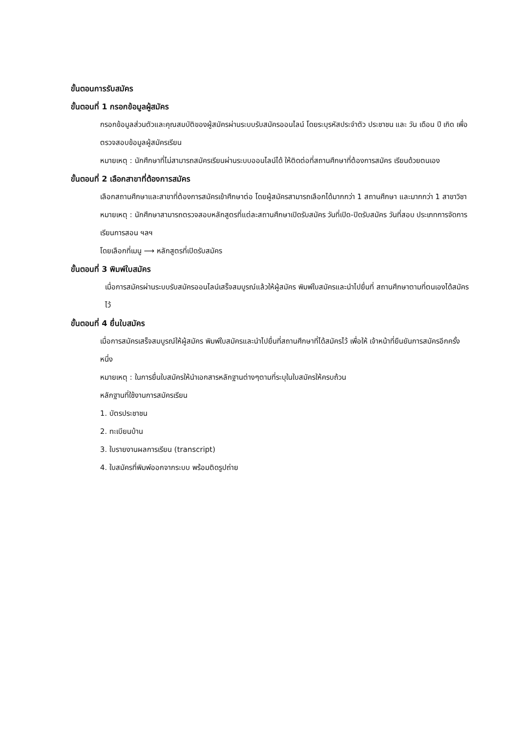ขั้นตอนการรับสมัคร
ขั้นตอนที่ 1 กรอกข้อมูลผู้สมัคร
กรอกข้อมูลส่วนตัวและคุณสมบัติของผู้สมัครผ่านระบบรับสมัครออนไลน์ โดยระบุรหัสประจำตัว ประชาชน และ วัน เดือน ปี เกิด เพื่อตรวจสอบข้อมูลผู้สมัครเรียน
หมายเหตุ : นักศึกษาที่ไม่สามารถสมัครเรียนผ่านระบบออนไลน์ได้ ให้ติดต่อที่สถานศึกษาที่ต้องการสมัคร เรียนด้วยตนเอง
ขั้นตอนที่ 2 เลือกสาขาที่ต้องการสมัคร
เลือกสถานศึกษาและสาขาที่ต้องการสมัครเข้าศึกษาต่อ โดยผู้สมัครสามารถเลือกได้มากกว่า 1 สถานศึกษา และมากกว่า 1 สาขาวิชา
หมายเหตุ : นักศึกษาสามารถตรวจสอบหลักสูตรที่แต่ละสถานศึกษาเปิดรับสมัคร วันที่เปิด-ปิดรับสมัคร วันที่สอบ ประเภทการจัดการเรียนการสอน ฯลฯ
โดยเลือกที่เมนู ⟶ หลักสูตรที่เปิดรับสมัคร
ขั้นตอนที่ 3 พิมพ์ใบสมัคร
เมื่อการสมัครผ่านระบบรับสมัครออนไลน์เสร็จสมบูรณ์แล้วให้ผู้สมัคร พิมพ์ใบสมัครและนำไปยื่นที่ สถานศึกษาตามที่ตนเองได้สมัครไว้
ขั้นตอนที่ 4 ยื่นใบสมัคร
เมื่อการสมัครเสร็จสมบูรณ์ให้ผู้สมัคร พิมพ์ใบสมัครและนำไปยื่นที่สถานศึกษาที่ได้สมัครไว้ เพื่อให้ เจ้าหน้าที่ยืนยันการสมัครอีกครั้งหนึ่ง
หมายเหตุ : ในการยื่นใบสมัครให้นำเอกสารหลักฐานต่างๆตามที่ระบุในใบสมัครให้ครบถ้วน
หลักฐานที่ใช้งานการสมัครเรียน
1. บัตรประชาชน
2. ทะเบียนบ้าน
3. ใบรายงานผลการเรียน (transcript)
4. ใบสมัครที่พิมพ์ออกจากระบบ พร้อมติดรูปถ่าย